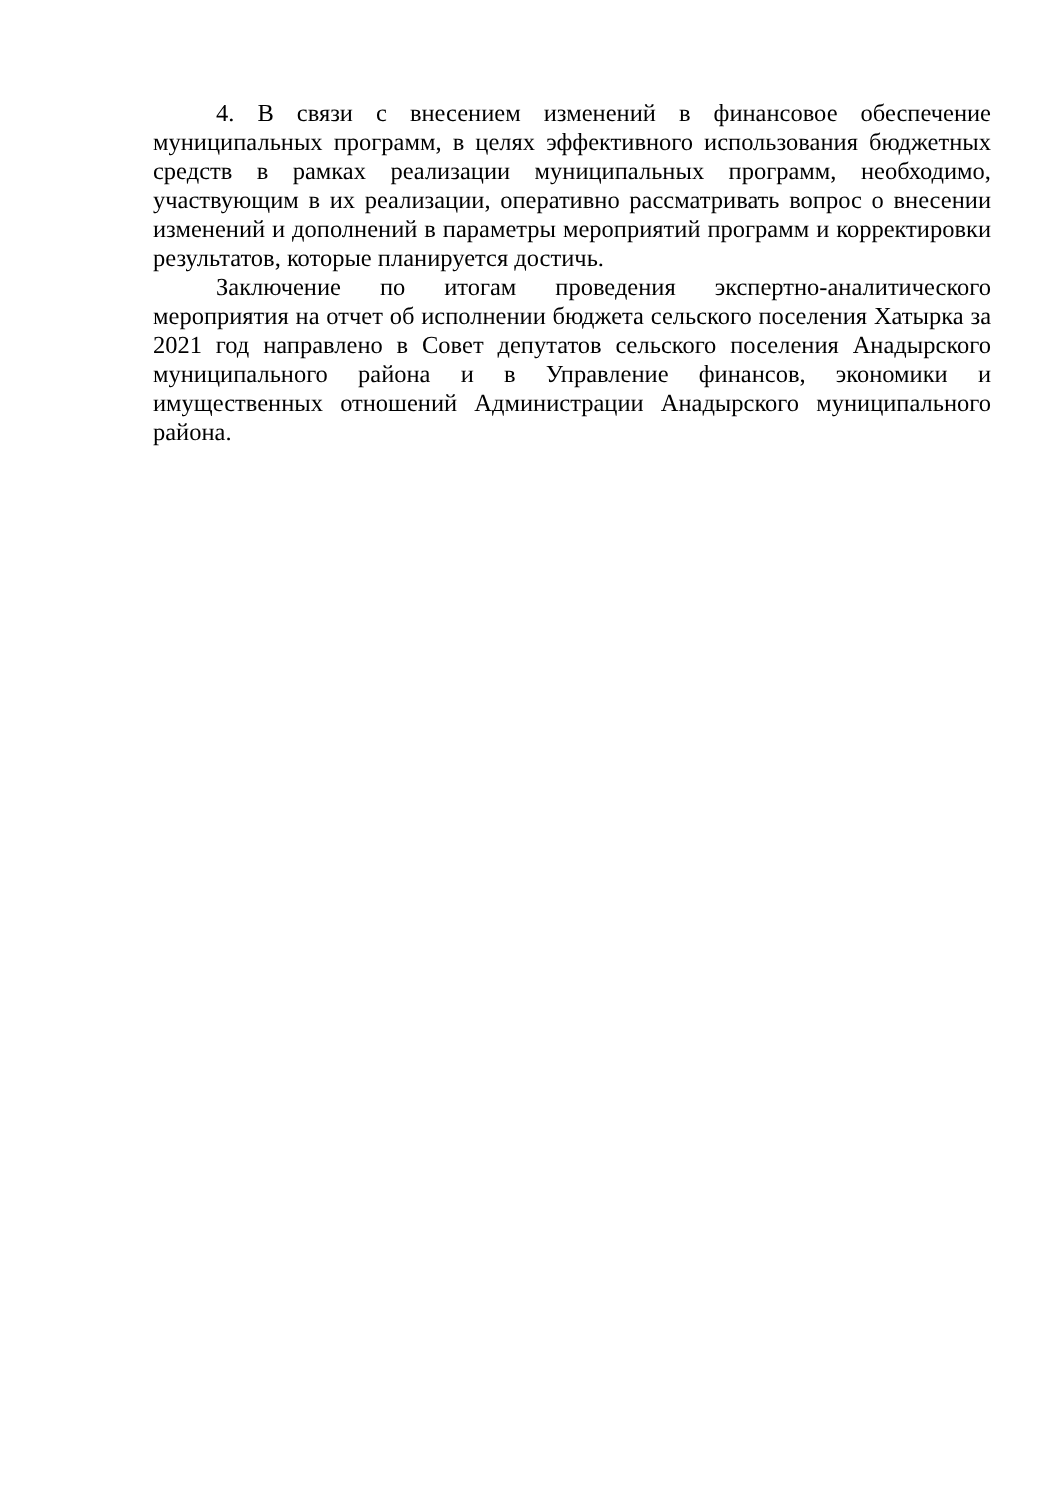4. В связи с внесением изменений в финансовое обеспечение муниципальных программ, в целях эффективного использования бюджетных средств в рамках реализации муниципальных программ, необходимо, участвующим в их реализации, оперативно рассматривать вопрос о внесении изменений и дополнений в параметры мероприятий программ и корректировки результатов, которые планируется достичь.
Заключение по итогам проведения экспертно-аналитического мероприятия на отчет об исполнении бюджета сельского поселения Хатырка за 2021 год направлено в Совет депутатов сельского поселения Анадырского муниципального района и в Управление финансов, экономики и имущественных отношений Администрации Анадырского муниципального района.